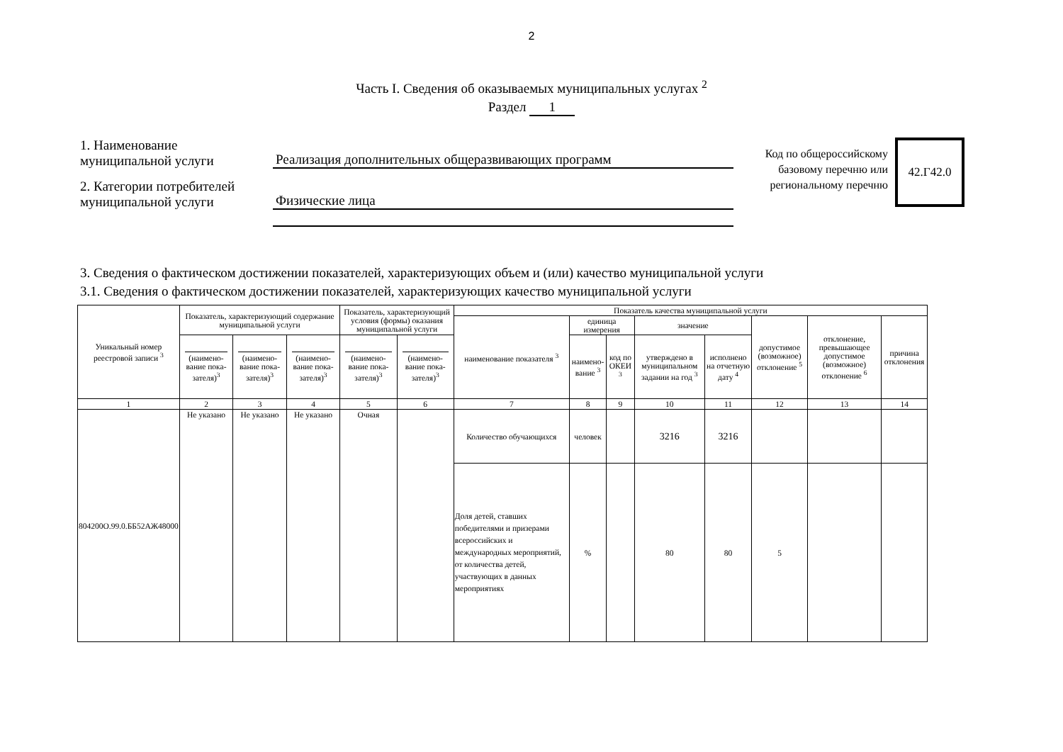2
Часть I. Сведения об оказываемых муниципальных услугах <sup>2</sup>
Раздел 1
1. Наименование
муниципальной услуги
Реализация дополнительных общеразвивающих программ
2. Категории потребителей
муниципальной услуги
Физические лица
Код по общероссийскому базовому перечню или региональному перечню
42.Г42.0
3. Сведения о фактическом достижении показателей, характеризующих объем и (или) качество муниципальной услуги
3.1. Сведения о фактическом достижении показателей, характеризующих качество муниципальной услуги
| Уникальный номер реестровой записи <sup>3</sup> | Показатель, характеризующий содержание муниципальной услуги | | | Показатель, характеризующий условия (формы) оказания муниципальной услуги | | Показатель качества муниципальной услуги | | | | | | | |
| --- | --- | --- | --- | --- | --- | --- | --- | --- | --- | --- | --- | --- | --- |
| | | | | | | наименование показателя <sup>3</sup> | единица измерения | | значение | | допустимое (возможное) отклонение <sup>5</sup> | отклонение, превышающее допустимое (возможное) отклонение <sup>6</sup> | причина отклонения |
| | (наимено-вание пока-зателя)<sup>3</sup> | (наимено-вание пока-зателя)<sup>3</sup> | (наимено-вание пока-зателя)<sup>3</sup> | (наимено-вание пока-зателя)<sup>3</sup> | (наимено-вание пока-зателя)<sup>3</sup> | | наимено-вание <sup>3</sup> | код по ОКЕИ <sup>3</sup> | утверждено в муниципальном задании на год <sup>3</sup> | исполнено на отчетную дату <sup>4</sup> | | | |
| 1 | 2 | 3 | 4 | 5 | 6 | 7 | 8 | 9 | 10 | 11 | 12 | 13 | 14 |
| 804200О.99.0.ББ52АЖ48000 | Не указано | Не указано | Не указано | Очная | | Количество обучающихся | человек | | 3216 | 3216 | | | |
| | | | | | | Доля детей, ставших победителями и призерами всероссийских и международных мероприятий, от количества детей, участвующих в данных мероприятиях | % | | 80 | 80 | 5 | | |